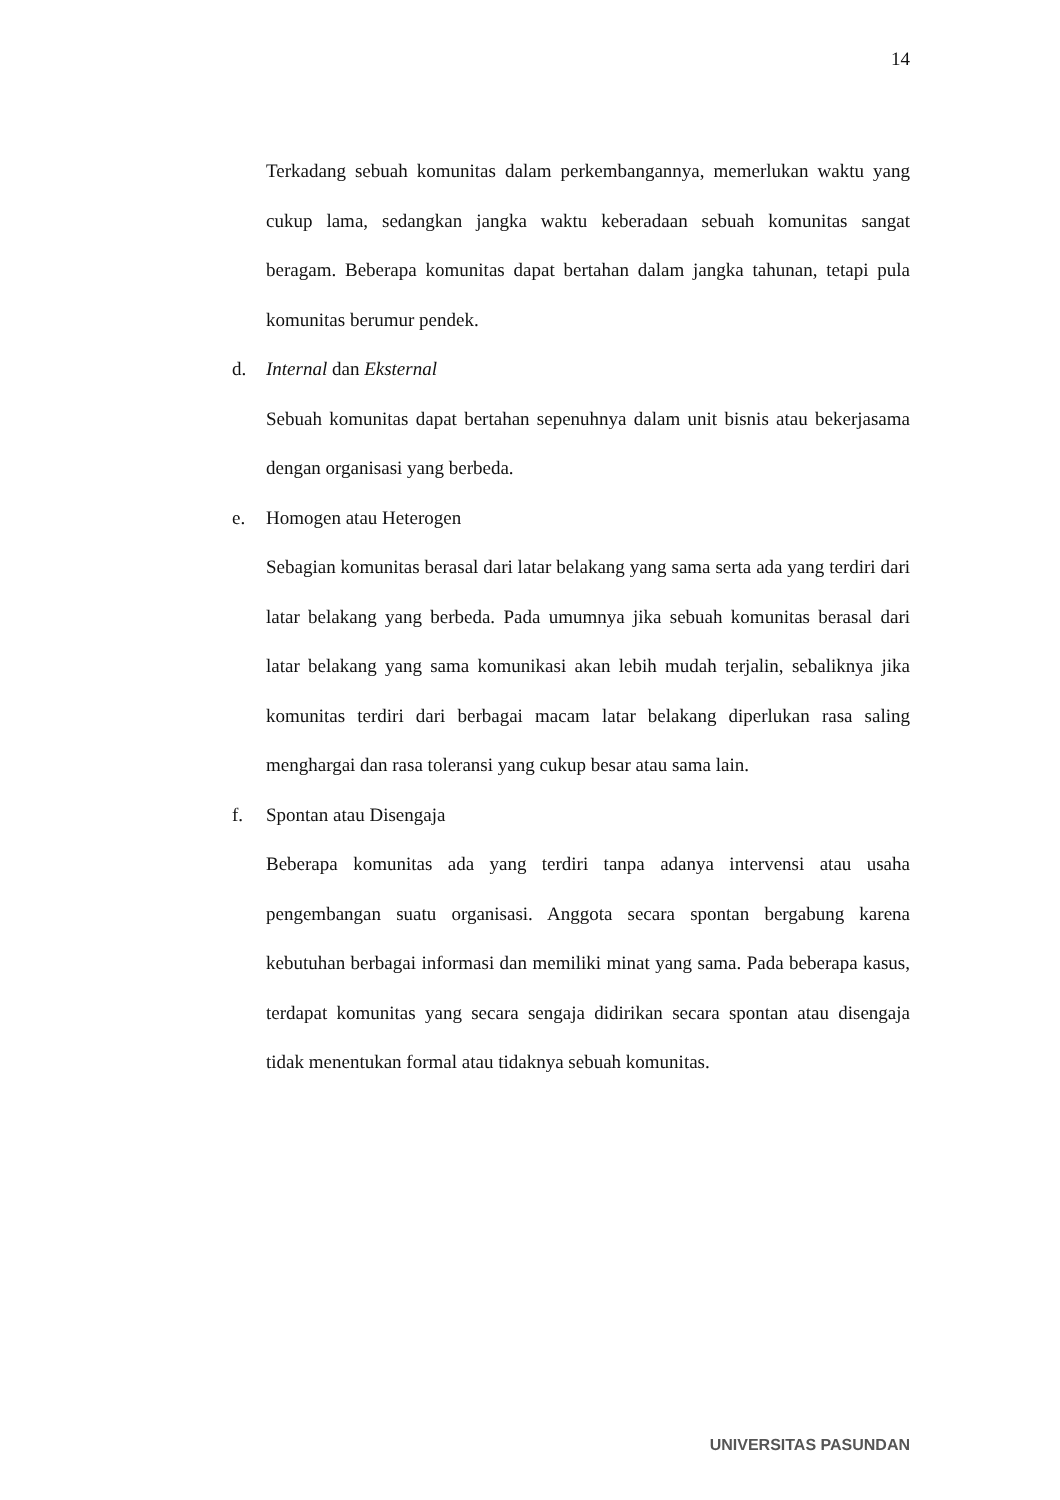14
Terkadang sebuah komunitas dalam perkembangannya, memerlukan waktu yang cukup lama, sedangkan jangka waktu keberadaan sebuah komunitas sangat beragam. Beberapa komunitas dapat bertahan dalam jangka tahunan, tetapi pula komunitas berumur pendek.
d. Internal dan Eksternal
Sebuah komunitas dapat bertahan sepenuhnya dalam unit bisnis atau bekerjasama dengan organisasi yang berbeda.
e. Homogen atau Heterogen
Sebagian komunitas berasal dari latar belakang yang sama serta ada yang terdiri dari latar belakang yang berbeda. Pada umumnya jika sebuah komunitas berasal dari latar belakang yang sama komunikasi akan lebih mudah terjalin, sebaliknya jika komunitas terdiri dari berbagai macam latar belakang diperlukan rasa saling menghargai dan rasa toleransi yang cukup besar atau sama lain.
f. Spontan atau Disengaja
Beberapa komunitas ada yang terdiri tanpa adanya intervensi atau usaha pengembangan suatu organisasi. Anggota secara spontan bergabung karena kebutuhan berbagai informasi dan memiliki minat yang sama. Pada beberapa kasus, terdapat komunitas yang secara sengaja didirikan secara spontan atau disengaja tidak menentukan formal atau tidaknya sebuah komunitas.
UNIVERSITAS PASUNDAN